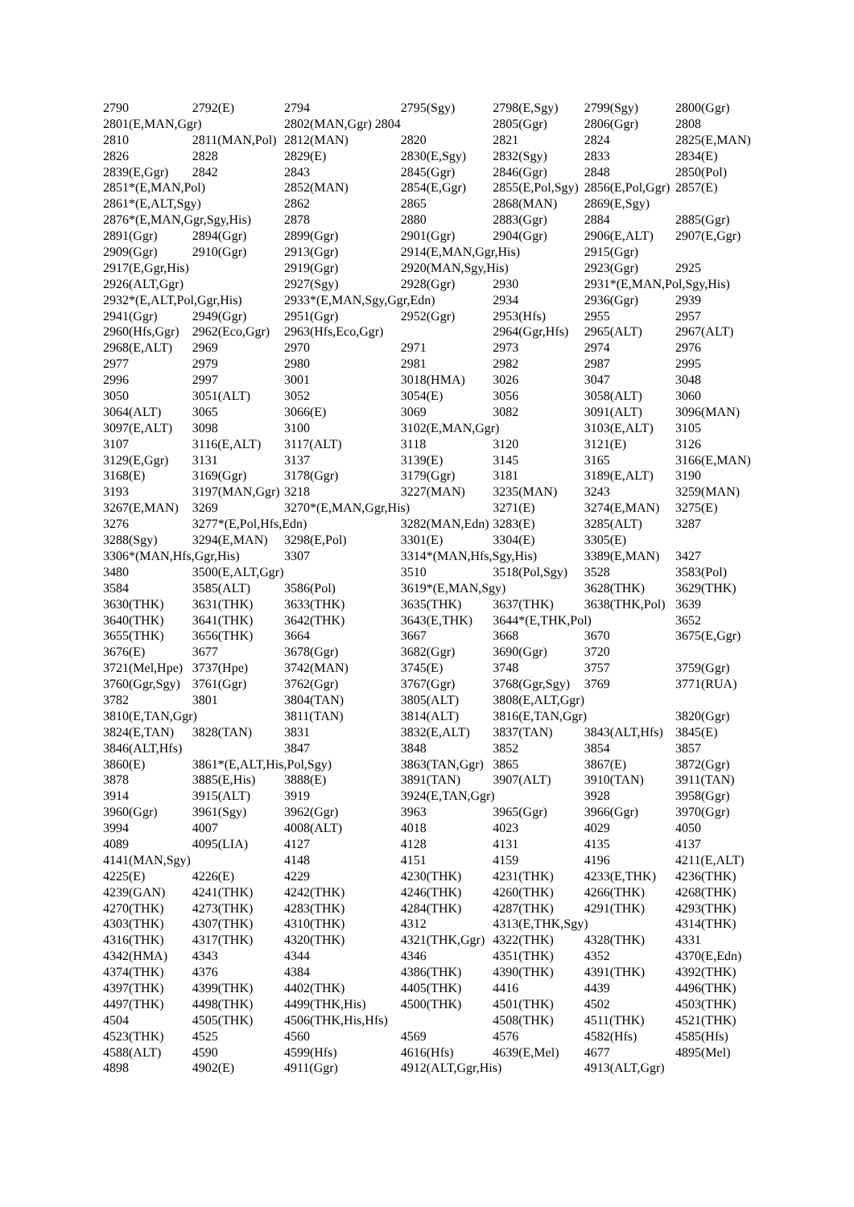| 2790 | 2792(E) | 2794 | 2795(Sgy) | 2798(E,Sgy) | 2799(Sgy) | 2800(Ggr) |
| 2801(E,MAN,Ggr) | | 2802(MAN,Ggr) 2804 | | 2805(Ggr) | 2806(Ggr) | 2808 |
| 2810 | 2811(MAN,Pol) | 2812(MAN) | 2820 | 2821 | 2824 | 2825(E,MAN) |
| 2826 | 2828 | 2829(E) | 2830(E,Sgy) | 2832(Sgy) | 2833 | 2834(E) |
| 2839(E,Ggr) | 2842 | 2843 | 2845(Ggr) | 2846(Ggr) | 2848 | 2850(Pol) |
| 2851*(E,MAN,Pol) | | 2852(MAN) | 2854(E,Ggr) | 2855(E,Pol,Sgy) | 2856(E,Pol,Ggr) | 2857(E) |
| 2861*(E,ALT,Sgy) | | 2862 | 2865 | 2868(MAN) | 2869(E,Sgy) | |
| 2876*(E,MAN,Ggr,Sgy,His) | | 2878 | 2880 | 2883(Ggr) | 2884 | 2885(Ggr) |
| 2891(Ggr) | 2894(Ggr) | 2899(Ggr) | 2901(Ggr) | 2904(Ggr) | 2906(E,ALT) | 2907(E,Ggr) |
| 2909(Ggr) | 2910(Ggr) | 2913(Ggr) | 2914(E,MAN,Ggr,His) | | 2915(Ggr) | |
| 2917(E,Ggr,His) | | 2919(Ggr) | 2920(MAN,Sgy,His) | | 2923(Ggr) | 2925 |
| 2926(ALT,Ggr) | | 2927(Sgy) | 2928(Ggr) | 2930 | 2931*(E,MAN,Pol,Sgy,His) | |
| 2932*(E,ALT,Pol,Ggr,His) | | 2933*(E,MAN,Sgy,Ggr,Edn) | | 2934 | 2936(Ggr) | 2939 |
| 2941(Ggr) | 2949(Ggr) | 2951(Ggr) | 2952(Ggr) | 2953(Hfs) | 2955 | 2957 |
| 2960(Hfs,Ggr) | 2962(Eco,Ggr) | 2963(Hfs,Eco,Ggr) | | 2964(Ggr,Hfs) | 2965(ALT) | 2967(ALT) |
| 2968(E,ALT) | 2969 | 2970 | 2971 | 2973 | 2974 | 2976 |
| 2977 | 2979 | 2980 | 2981 | 2982 | 2987 | 2995 |
| 2996 | 2997 | 3001 | 3018(HMA) | 3026 | 3047 | 3048 |
| 3050 | 3051(ALT) | 3052 | 3054(E) | 3056 | 3058(ALT) | 3060 |
| 3064(ALT) | 3065 | 3066(E) | 3069 | 3082 | 3091(ALT) | 3096(MAN) |
| 3097(E,ALT) | 3098 | 3100 | 3102(E,MAN,Ggr) | | 3103(E,ALT) | 3105 |
| 3107 | 3116(E,ALT) | 3117(ALT) | 3118 | 3120 | 3121(E) | 3126 |
| 3129(E,Ggr) | 3131 | 3137 | 3139(E) | 3145 | 3165 | 3166(E,MAN) |
| 3168(E) | 3169(Ggr) | 3178(Ggr) | 3179(Ggr) | 3181 | 3189(E,ALT) | 3190 |
| 3193 | 3197(MAN,Ggr) | 3218 | 3227(MAN) | 3235(MAN) | 3243 | 3259(MAN) |
| 3267(E,MAN) | 3269 | 3270*(E,MAN,Ggr,His) | | 3271(E) | 3274(E,MAN) | 3275(E) |
| 3276 | 3277*(E,Pol,Hfs,Edn) | | 3282(MAN,Edn) | 3283(E) | 3285(ALT) | 3287 |
| 3288(Sgy) | 3294(E,MAN) | 3298(E,Pol) | 3301(E) | 3304(E) | 3305(E) | |
| 3306*(MAN,Hfs,Ggr,His) | | 3307 | 3314*(MAN,Hfs,Sgy,His) | | 3389(E,MAN) | 3427 |
| 3480 | 3500(E,ALT,Ggr) | | 3510 | 3518(Pol,Sgy) | 3528 | 3583(Pol) |
| 3584 | 3585(ALT) | 3586(Pol) | 3619*(E,MAN,Sgy) | | 3628(THK) | 3629(THK) |
| 3630(THK) | 3631(THK) | 3633(THK) | 3635(THK) | 3637(THK) | 3638(THK,Pol) | 3639 |
| 3640(THK) | 3641(THK) | 3642(THK) | 3643(E,THK) | 3644*(E,THK,Pol) | | 3652 |
| 3655(THK) | 3656(THK) | 3664 | 3667 | 3668 | 3670 | 3675(E,Ggr) |
| 3676(E) | 3677 | 3678(Ggr) | 3682(Ggr) | 3690(Ggr) | 3720 | |
| 3721(Mel,Hpe) | 3737(Hpe) | 3742(MAN) | 3745(E) | 3748 | 3757 | 3759(Ggr) |
| 3760(Ggr,Sgy) | 3761(Ggr) | 3762(Ggr) | 3767(Ggr) | 3768(Ggr,Sgy) | 3769 | 3771(RUA) |
| 3782 | 3801 | 3804(TAN) | 3805(ALT) | 3808(E,ALT,Ggr) | | |
| 3810(E,TAN,Ggr) | | 3811(TAN) | 3814(ALT) | 3816(E,TAN,Ggr) | | 3820(Ggr) |
| 3824(E,TAN) | 3828(TAN) | 3831 | 3832(E,ALT) | 3837(TAN) | 3843(ALT,Hfs) | 3845(E) |
| 3846(ALT,Hfs) | | 3847 | 3848 | 3852 | 3854 | 3857 |
| 3860(E) | 3861*(E,ALT,His,Pol,Sgy) | | 3863(TAN,Ggr) | 3865 | 3867(E) | 3872(Ggr) |
| 3878 | 3885(E,His) | 3888(E) | 3891(TAN) | 3907(ALT) | 3910(TAN) | 3911(TAN) |
| 3914 | 3915(ALT) | 3919 | 3924(E,TAN,Ggr) | | 3928 | 3958(Ggr) |
| 3960(Ggr) | 3961(Sgy) | 3962(Ggr) | 3963 | 3965(Ggr) | 3966(Ggr) | 3970(Ggr) |
| 3994 | 4007 | 4008(ALT) | 4018 | 4023 | 4029 | 4050 |
| 4089 | 4095(LIA) | 4127 | 4128 | 4131 | 4135 | 4137 |
| 4141(MAN,Sgy) | | 4148 | 4151 | 4159 | 4196 | 4211(E,ALT) |
| 4225(E) | 4226(E) | 4229 | 4230(THK) | 4231(THK) | 4233(E,THK) | 4236(THK) |
| 4239(GAN) | 4241(THK) | 4242(THK) | 4246(THK) | 4260(THK) | 4266(THK) | 4268(THK) |
| 4270(THK) | 4273(THK) | 4283(THK) | 4284(THK) | 4287(THK) | 4291(THK) | 4293(THK) |
| 4303(THK) | 4307(THK) | 4310(THK) | 4312 | 4313(E,THK,Sgy) | | 4314(THK) |
| 4316(THK) | 4317(THK) | 4320(THK) | 4321(THK,Ggr) | 4322(THK) | 4328(THK) | 4331 |
| 4342(HMA) | 4343 | 4344 | 4346 | 4351(THK) | 4352 | 4370(E,Edn) |
| 4374(THK) | 4376 | 4384 | 4386(THK) | 4390(THK) | 4391(THK) | 4392(THK) |
| 4397(THK) | 4399(THK) | 4402(THK) | 4405(THK) | 4416 | 4439 | 4496(THK) |
| 4497(THK) | 4498(THK) | 4499(THK,His) | 4500(THK) | 4501(THK) | 4502 | 4503(THK) |
| 4504 | 4505(THK) | 4506(THK,His,Hfs) | | 4508(THK) | 4511(THK) | 4521(THK) |
| 4523(THK) | 4525 | 4560 | 4569 | 4576 | 4582(Hfs) | 4585(Hfs) |
| 4588(ALT) | 4590 | 4599(Hfs) | 4616(Hfs) | 4639(E,Mel) | 4677 | 4895(Mel) |
| 4898 | 4902(E) | 4911(Ggr) | 4912(ALT,Ggr,His) | | 4913(ALT,Ggr) | |